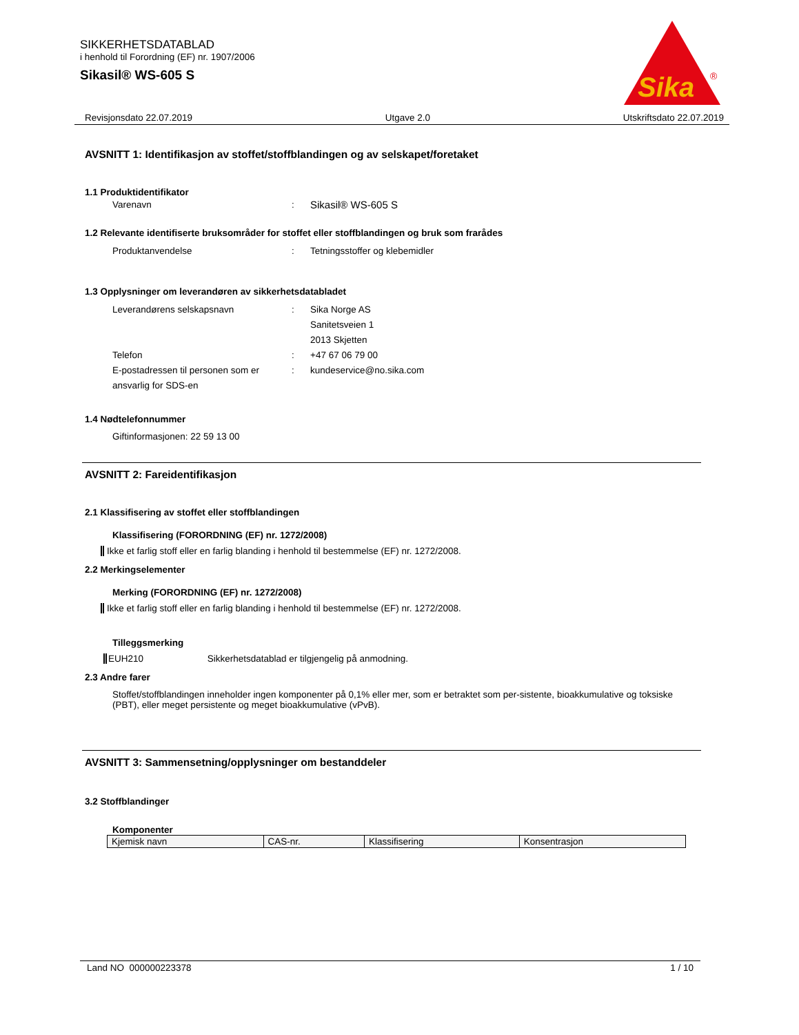SIKKERHETSDATABLAD
i henhold til Forordning (EF) nr. 1907/2006
Sikasil® WS-605 S
Sika
®
Revisjonsdato 22.07.2019 Utgave 2.0 Utskriftsdato 22.07.2019
AVSNITT 1: Identifikasjon av stoffet/stoffblandingen og av selskapet/foretaket
1.1 Produktidentifikator
Varenavn: Sikasil® WS-605 S
1.2 Relevante identifiserte bruksområder for stoffet eller stoffblandingen og bruk som frarådes
Produktanvendelse: Tetningsstoffer og klebemidler
1.3 Opplysninger om leverandøren av sikkerhetsdatabladet
Leverandørens selskapsnavn: Sika Norge AS
Sanitetsveien 1
2013 Skjetten
Telefon: +47 67 06 79 00
E-postadressen til personen som er ansvarlig for SDS-en: kundeservice@no.sika.com
1.4 Nødtelefonnummer
Giftinformasjonen: 22 59 13 00
AVSNITT 2: Fareidentifikasjon
2.1 Klassifisering av stoffet eller stoffblandingen
Klassifisering (FORORDNING (EF) nr. 1272/2008)
Ikke et farlig stoff eller en farlig blanding i henhold til bestemmelse (EF) nr. 1272/2008.
2.2 Merkingselementer
Merking (FORORDNING (EF) nr. 1272/2008)
Ikke et farlig stoff eller en farlig blanding i henhold til bestemmelse (EF) nr. 1272/2008.
Tilleggsmerking
EUH210 Sikkerhetsdatablad er tilgjengelig på anmodning.
2.3 Andre farer
Stoffet/stoffblandingen inneholder ingen komponenter på 0,1% eller mer, som er betraktet som per-sistente, bioakkumulative og toksiske (PBT), eller meget persistente og meget bioakkumulative (vPvB).
AVSNITT 3: Sammensetning/opplysninger om bestanddeler
3.2 Stoffblandinger
Komponenter
| Kjemisk navn | CAS-nr. | Klassifisering | Konsentrasjon |
Land NO 000000223378 1 / 10